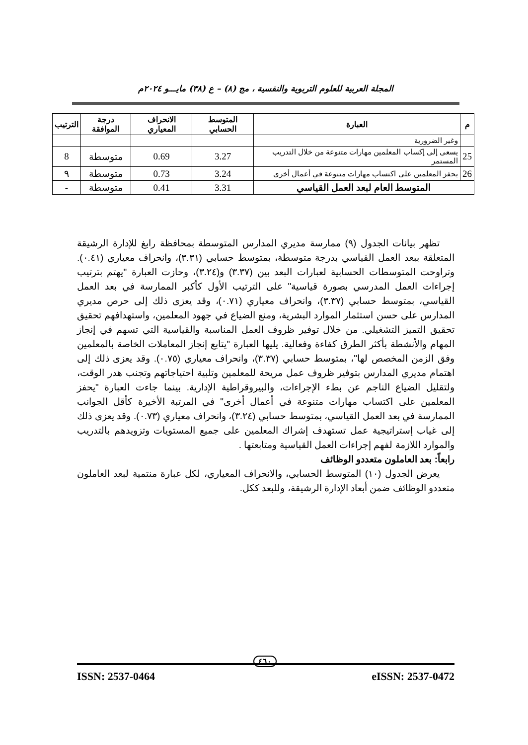المجلة العربية للعلوم التربوية والنفسية ، مج (٨) – ع (٣٨) مايـــو ٢٠٢٤م
| م | العبارة | المتوسط الحسابي | الانحراف المعياري | درجة الموافقة | الترتيب |
| --- | --- | --- | --- | --- | --- |
| | وغير الضرورية | | | | |
| 25 | يسعى إلى إكساب المعلمين مهارات متنوعة من خلال التدريب المستمر | 3.27 | 0.69 | متوسطة | 8 |
| 26 | يحفز المعلمين على اكتساب مهارات متنوعة في أعمال أخرى | 3.24 | 0.73 | متوسطة | ٩ |
| المتوسط العام لبعد العمل القياسي | | 3.31 | 0.41 | متوسطة | - |
تظهر بيانات الجدول (٩) ممارسة مديري المدارس المتوسطة بمحافظة رابغ للإدارة الرشيقة المتعلقة ببعد العمل القياسي بدرجة متوسطة، بمتوسط حسابي (٣.٣١)، وانحراف معياري (٠.٤١). وتراوحت المتوسطات الحسابية لعبارات البعد بين (٣.٣٧) و(٣.٢٤)، وحازت العبارة "يهتم بترتيب إجراءات العمل المدرسي بصورة قياسية" على الترتيب الأول كأكبر الممارسة في بعد العمل القياسي، بمتوسط حسابي (٣.٣٧)، وانحراف معياري (٠.٧١)، وقد يعزى ذلك إلى حرص مديري المدارس على حسن استثمار الموارد البشرية، ومنع الضياع في جهود المعلمين، واستهدافهم تحقيق تحقيق التميز التشغيلي. من خلال توفير ظروف العمل المناسبة والقياسية التي تسهم في إنجاز المهام والأنشطة بأكثر الطرق كفاءة وفعالية. يليها العبارة "يتابع إنجاز المعاملات الخاصة بالمعلمين وفق الزمن المخصص لها"، بمتوسط حسابي (٣.٣٧)، وانحراف معياري (٠.٧٥). وقد يعزى ذلك إلى اهتمام مديري المدارس بتوفير ظروف عمل مريحة للمعلمين وتلبية احتياجاتهم وتجنب هدر الوقت، ولتقليل الضياع الناجم عن بطء الإجراءات، والبيروقراطية الإدارية. بينما جاءت العبارة "يحفز المعلمين على اكتساب مهارات متنوعة في أعمال أخرى" في المرتبة الأخيرة كأقل الجوانب الممارسة في بعد العمل القياسي، بمتوسط حسابي (٣.٢٤)، وانحراف معياري (٠.٧٣). وقد يعزى ذلك إلى غياب إستراتيجية عمل تستهدف إشراك المعلمين على جميع المستويات وتزويدهم بالتدريب والموارد اللازمة لفهم إجراءات العمل القياسية ومتابعتها .
رابعاً: بعد العاملون متعددو الوظائف
يعرض الجدول (١٠) المتوسط الحسابي، والانحراف المعياري، لكل عبارة منتمية لبعد العاملون متعددو الوظائف ضمن أبعاد الإدارة الرشيقة، وللبعد ككل.
٤٦٠
ISSN: 2537-0464 eISSN: 2537-0472